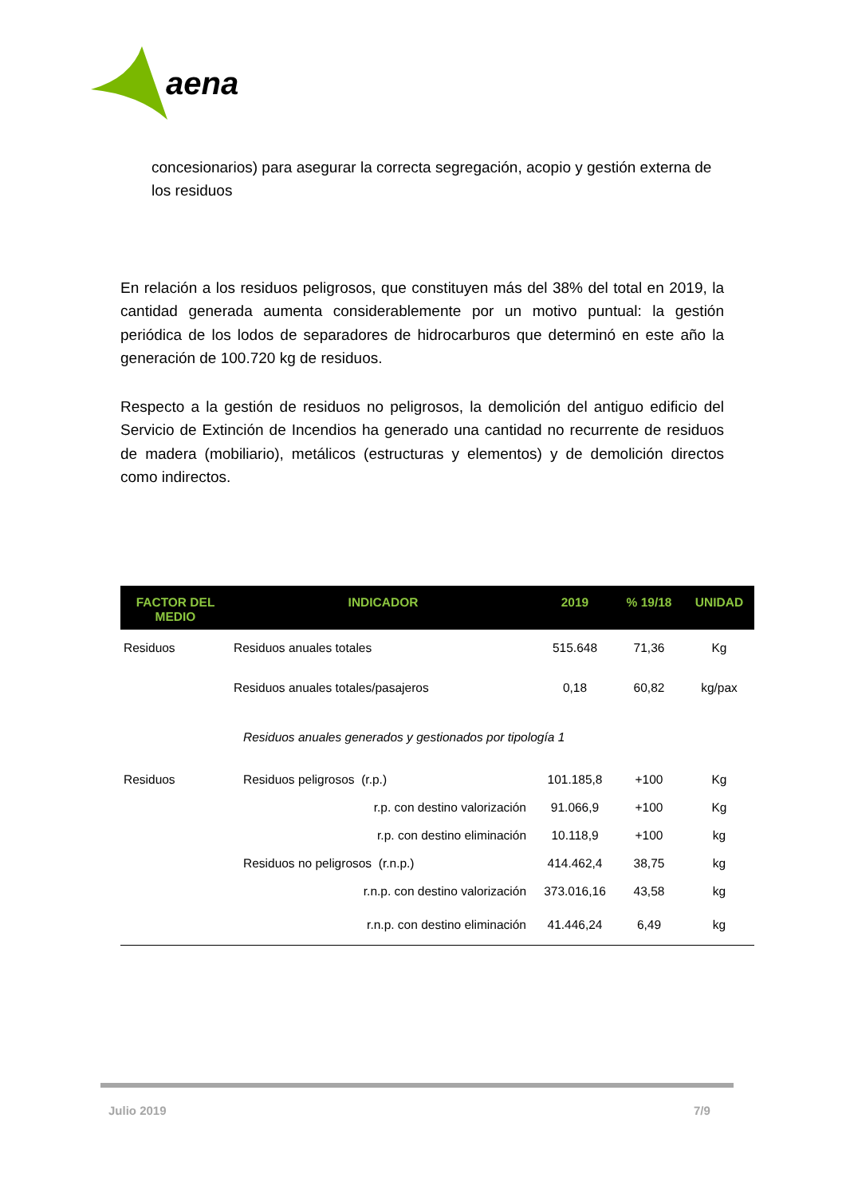aena
concesionarios) para asegurar la correcta segregación, acopio y gestión externa de los residuos
En relación a los residuos peligrosos, que constituyen más del 38% del total en 2019, la cantidad generada aumenta considerablemente por un motivo puntual: la gestión periódica de los lodos de separadores de hidrocarburos que determinó en este año la generación de 100.720 kg de residuos.
Respecto a la gestión de residuos no peligrosos, la demolición del antiguo edificio del Servicio de Extinción de Incendios ha generado una cantidad no recurrente de residuos de madera (mobiliario), metálicos (estructuras y elementos) y de demolición directos como indirectos.
| FACTOR DEL MEDIO | INDICADOR | 2019 | % 19/18 | UNIDAD |
| --- | --- | --- | --- | --- |
| Residuos | Residuos anuales totales | 515.648 | 71,36 | Kg |
| | Residuos anuales totales/pasajeros | 0,18 | 60,82 | kg/pax |
| | Residuos anuales generados y gestionados por tipología 1 | | | |
| Residuos | Residuos peligrosos (r.p.) | 101.185,8 | +100 | Kg |
| | r.p. con destino valorización | 91.066,9 | +100 | Kg |
| | r.p. con destino eliminación | 10.118,9 | +100 | kg |
| | Residuos no peligrosos (r.n.p.) | 414.462,4 | 38,75 | kg |
| | r.n.p. con destino valorización | 373.016,16 | 43,58 | kg |
| | r.n.p. con destino eliminación | 41.446,24 | 6,49 | kg |
Julio 2019 7/9